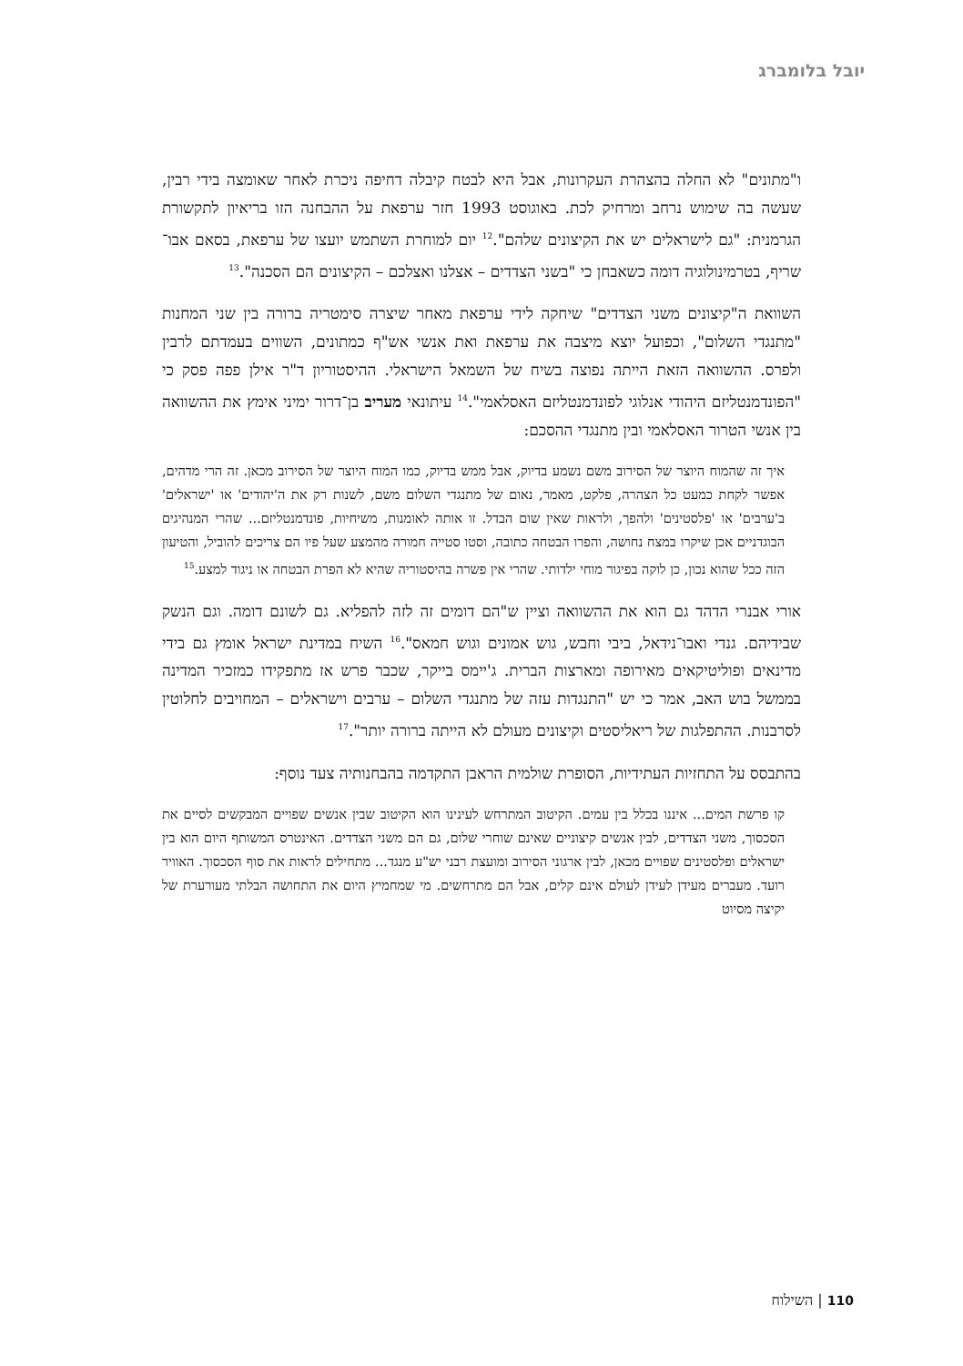יובל בלומברג
ו"מתונים" לא החלה בהצהרת העקרונות, אבל היא לבטח קיבלה דחיפה ניכרת לאחר שאומצה בידי רבין, שעשה בה שימוש נרחב ומרחיק לכת. באוגוסט 1993 חזר ערפאת על ההבחנה הזו בריאיון לתקשורת הגרמנית: "גם לישראלים יש את הקיצונים שלהם".<sup>12</sup> יום למוחרת השתמש יועצו של ערפאת, בסאם אבו־שריף, בטרמינולוגיה דומה כשאבחן כי "בשני הצדדים – אצלנו ואצלכם – הקיצונים הם הסכנה".<sup>13</sup>
השוואת ה"קיצונים משני הצדדים" שיחקה לידי ערפאת מאחר שיצרה סימטריה ברורה בין שני המחנות "מתנגדי השלום", וכפועל יוצא מיצבה את ערפאת ואת אנשי אש"ף כמתונים, השווים בעמדתם לרבין ולפרס. ההשוואה הזאת הייתה נפוצה בשיח של השמאל הישראלי. ההיסטוריון ד"ר אילן פפה פסק כי "הפונדמנטליזם היהודי אנלוגי לפונדמנטליזם האסלאמי".<sup>14</sup> עיתונאי מעריב בן־דרור ימיני אימץ את ההשוואה בין אנשי הטרור האסלאמי ובין מתנגדי ההסכם:
איך זה שהמוח היוצר של הסירוב משם נשמע בדיוק, אבל ממש בדיוק, כמו המוח היוצר של הסירוב מכאן. זה הרי מדהים, אפשר לקחת כמעט כל הצהרה, פלקט, מאמר, נאום של מתנגדי השלום משם, לשנות רק את ה'יהודים' או 'ישראלים' ב'ערבים' או 'פלסטינים' ולהפך, ולראות שאין שום הבדל. זו אותה לאומנות, משיחיות, פונדמנטליזם... שהרי המנהיגים הבוגדניים אכן שיקרו במצח נחושה, והפרו הבטחה כתובה, וסטו סטייה חמורה מהמצע שעל פיו הם צריכים להוביל, והטיעון הזה ככל שהוא נכון, כן לוקה בפיגור מוחי ילדותי. שהרי אין פשרה בהיסטוריה שהיא לא הפרת הבטחה או ניגוד למצע.<sup>15</sup>
אורי אבנרי הדהד גם הוא את ההשוואה וציין ש"הם דומים זה לזה להפליא. גם לשונם דומה. וגם הנשק שבידיהם. גנדי ואבו־נידאל, ביבי וחבש, גוש אמונים וגוש חמאס".<sup>16</sup> השיח במדינת ישראל אומץ גם בידי מדינאים ופוליטיקאים מאירופה ומארצות הברית. ג'יימס בייקר, שכבר פרש אז מתפקידו כמזכיר המדינה בממשל בוש האב, אמר כי יש "התנגדות עזה של מתנגדי השלום – ערבים וישראלים – המחויבים לחלוטין לסרבנות. ההתפלגות של ריאליסטים וקיצונים מעולם לא הייתה ברורה יותר".<sup>17</sup>
בהתבסס על התחזיות העתידיות, הסופרת שולמית הראבן התקדמה בהבחנותיה צעד נוסף:
קו פרשת המים... איננו בכלל בין עמים. הקיטוב המתרחש לעינינו הוא הקיטוב שבין אנשים שפויים המבקשים לסיים את הסכסוך, משני הצדדים, לבין אנשים קיצוניים שאינם שוחרי שלום, גם הם משני הצדדים. האינטרס המשותף היום הוא בין ישראלים ופלסטינים שפויים מכאן, לבין ארגוני הסירוב ומועצת רבני יש"ע מנגד... מתחילים לראות את סוף הסכסוך. האוויר רועד. מעברים מעידן לעידן לעולם אינם קלים, אבל הם מתרחשים. מי שמחמיץ היום את התחושה הבלתי מעורערת של יקיצה מסיוט
110 | השילוח